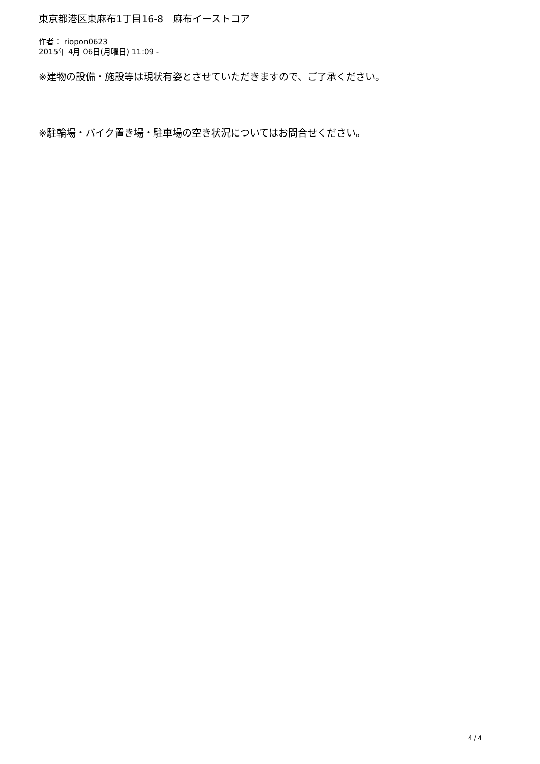東京都港区東麻布1丁目16-8　麻布イーストコア
作者： riopon0623
2015年 4月 06日(月曜日) 11:09 -
※建物の設備・施設等は現状有姿とさせていただきますので、ご了承ください。
※駐輪場・バイク置き場・駐車場の空き状況についてはお問合せください。
4 / 4